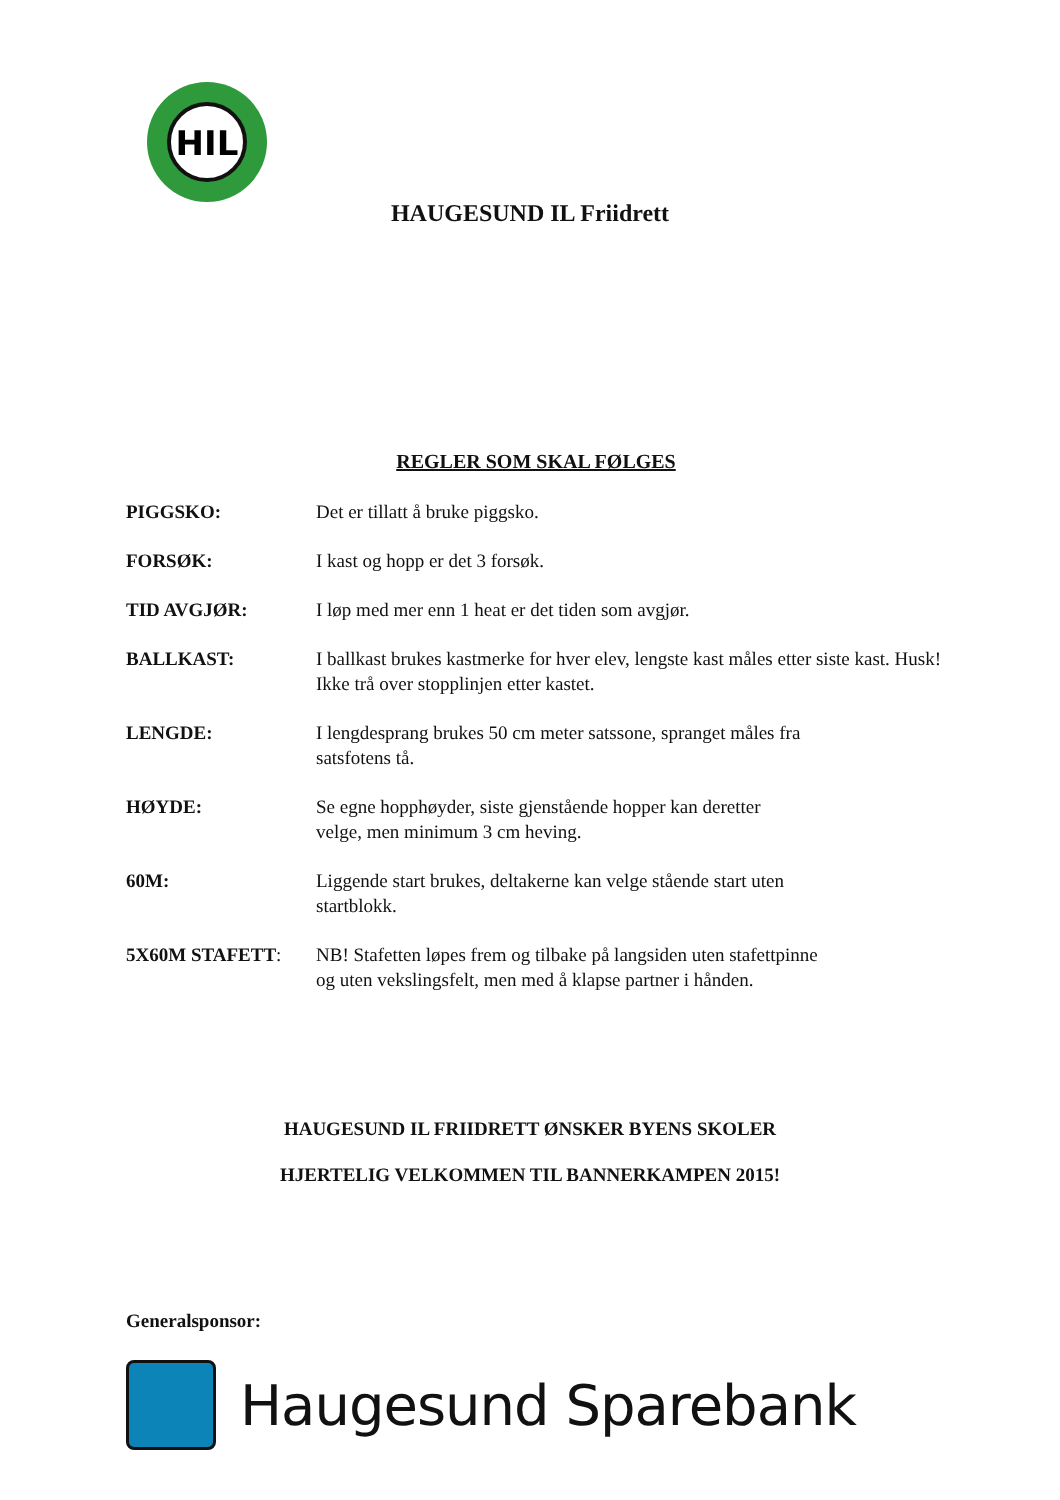HIL
HAUGESUND IL Friidrett
REGLER SOM SKAL FØLGES
PIGGSKO: Det er tillatt å bruke piggsko.
FORSØK: I kast og hopp er det 3 forsøk.
TID AVGJØR: I løp med mer enn 1 heat er det tiden som avgjør.
BALLKAST: I ballkast brukes kastmerke for hver elev, lengste kast måles etter siste kast. Husk! Ikke trå over stopplinjen etter kastet.
LENGDE: I lengdesprang brukes 50 cm meter satssone, spranget måles fra
satsfotens tå.
HØYDE: Se egne hopphøyder, siste gjenstående hopper kan deretter
velge, men minimum 3 cm heving.
60M: Liggende start brukes, deltakerne kan velge stående start uten
startblokk.
5X60M STAFETT: NB! Stafetten løpes frem og tilbake på langsiden uten stafettpinne
og uten vekslingsfelt, men med å klapse partner i hånden.
HAUGESUND IL FRIIDRETT ØNSKER BYENS SKOLER
HJERTELIG VELKOMMEN TIL BANNERKAMPEN 2015!
Generalsponsor:
Haugesund Sparebank